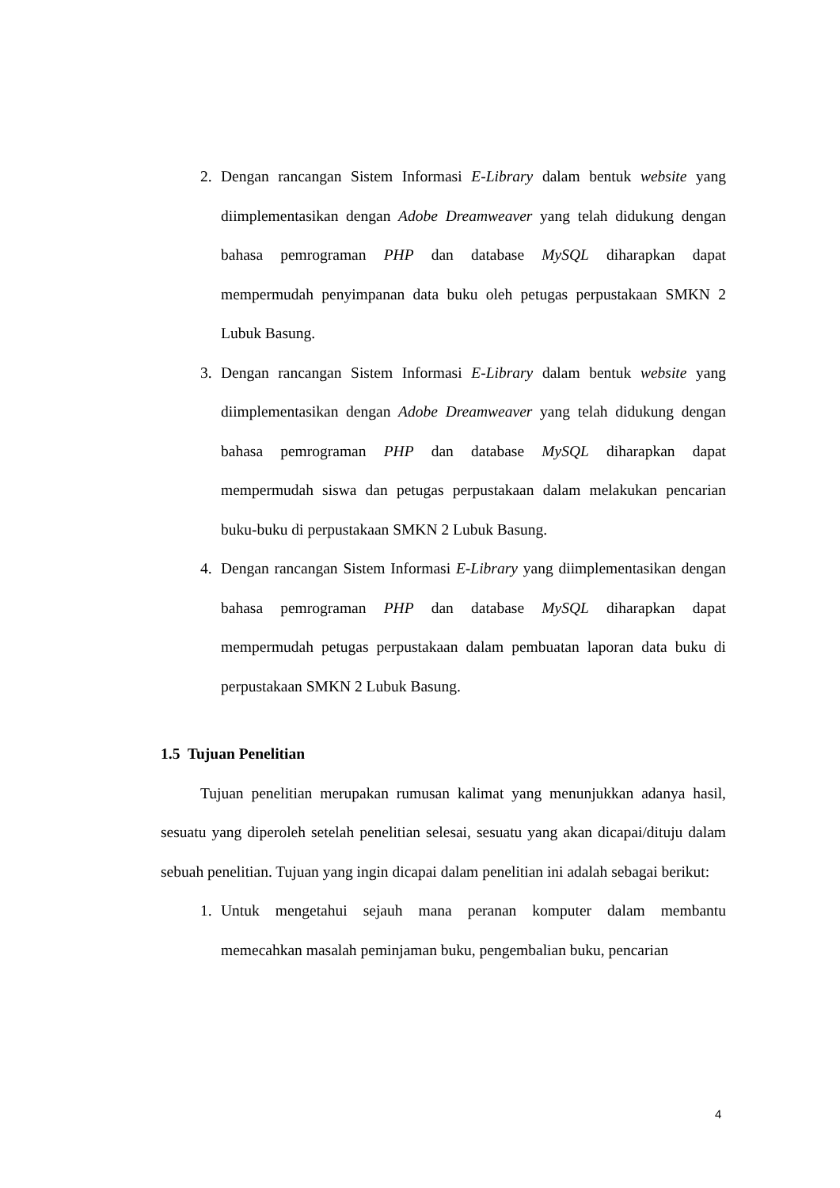2. Dengan rancangan Sistem Informasi E-Library dalam bentuk website yang diimplementasikan dengan Adobe Dreamweaver yang telah didukung dengan bahasa pemrograman PHP dan database MySQL diharapkan dapat mempermudah penyimpanan data buku oleh petugas perpustakaan SMKN 2 Lubuk Basung.
3. Dengan rancangan Sistem Informasi E-Library dalam bentuk website yang diimplementasikan dengan Adobe Dreamweaver yang telah didukung dengan bahasa pemrograman PHP dan database MySQL diharapkan dapat mempermudah siswa dan petugas perpustakaan dalam melakukan pencarian buku-buku di perpustakaan SMKN 2 Lubuk Basung.
4. Dengan rancangan Sistem Informasi E-Library yang diimplementasikan dengan bahasa pemrograman PHP dan database MySQL diharapkan dapat mempermudah petugas perpustakaan dalam pembuatan laporan data buku di perpustakaan SMKN 2 Lubuk Basung.
1.5 Tujuan Penelitian
Tujuan penelitian merupakan rumusan kalimat yang menunjukkan adanya hasil, sesuatu yang diperoleh setelah penelitian selesai, sesuatu yang akan dicapai/dituju dalam sebuah penelitian. Tujuan yang ingin dicapai dalam penelitian ini adalah sebagai berikut:
1. Untuk mengetahui sejauh mana peranan komputer dalam membantu memecahkan masalah peminjaman buku, pengembalian buku, pencarian
4